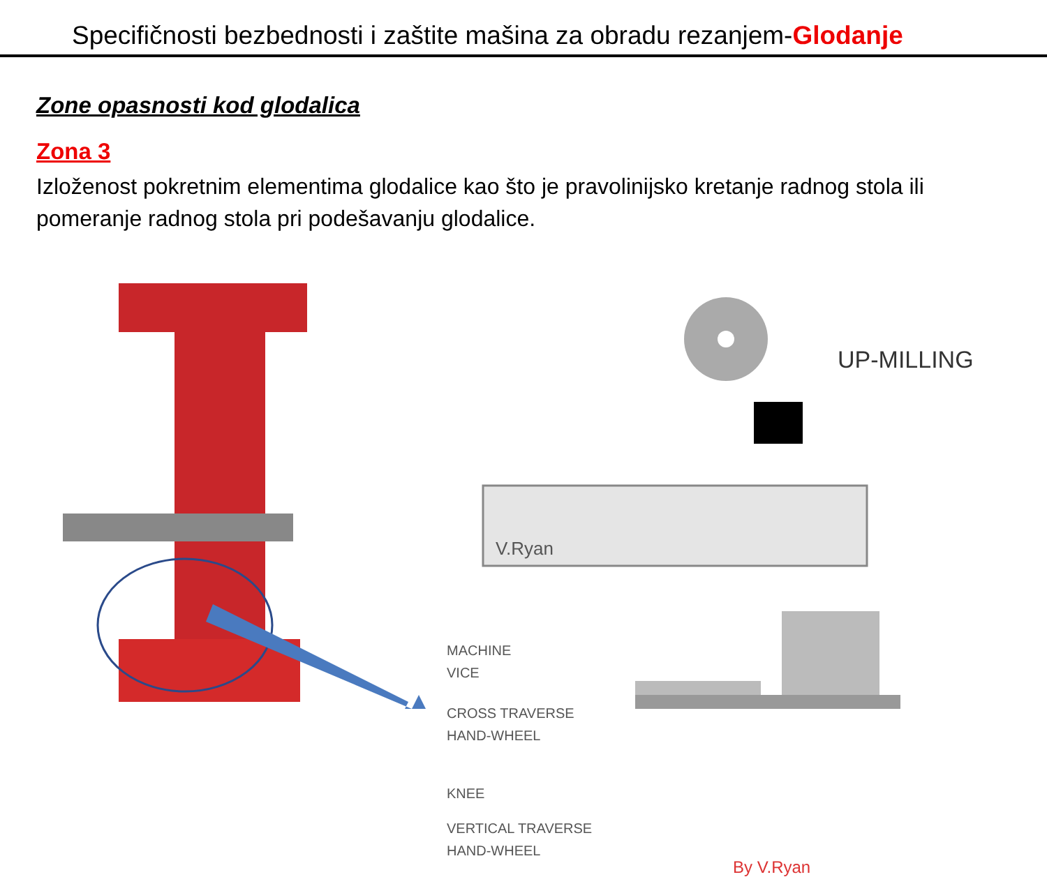Specifičnosti bezbednosti i zaštite mašina za obradu rezanjem-Glodanje
Zone opasnosti kod glodalica
Zona 3
Izloženost pokretnim elementima glodalice kao što je pravolinijsko kretanje radnog stola ili pomeranje radnog stola pri podešavanju glodalice.
UP-MILLING
V.Ryan
MACHINE
VICE
CROSS TRAVERSE
HAND-WHEEL
KNEE
VERTICAL TRAVERSE
HAND-WHEEL
By V.Ryan